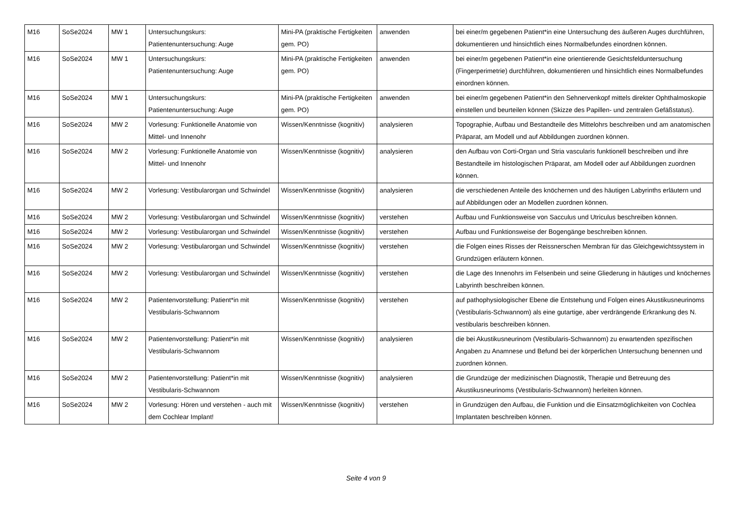| M16 | SoSe2024 | MW 1 | Untersuchungskurs: Patientenuntersuchung: Auge | Mini-PA (praktische Fertigkeiten gem. PO) | anwenden | bei einer/m gegebenen Patient*in eine Untersuchung des äußeren Auges durchführen, dokumentieren und hinsichtlich eines Normalbefundes einordnen können. |
| M16 | SoSe2024 | MW 1 | Untersuchungskurs: Patientenuntersuchung: Auge | Mini-PA (praktische Fertigkeiten gem. PO) | anwenden | bei einer/m gegebenen Patient*in eine orientierende Gesichtsfelduntersuchung (Fingerperimetrie) durchführen, dokumentieren und hinsichtlich eines Normalbefundes einordnen können. |
| M16 | SoSe2024 | MW 1 | Untersuchungskurs: Patientenuntersuchung: Auge | Mini-PA (praktische Fertigkeiten gem. PO) | anwenden | bei einer/m gegebenen Patient*in den Sehnervenkopf mittels direkter Ophthalmoskopie einstellen und beurteilen können (Skizze des Papillen- und zentralen Gefäßstatus). |
| M16 | SoSe2024 | MW 2 | Vorlesung: Funktionelle Anatomie von Mittel- und Innenohr | Wissen/Kenntnisse (kognitiv) | analysieren | Topographie, Aufbau und Bestandteile des Mittelohrs beschreiben und am anatomischen Präparat, am Modell und auf Abbildungen zuordnen können. |
| M16 | SoSe2024 | MW 2 | Vorlesung: Funktionelle Anatomie von Mittel- und Innenohr | Wissen/Kenntnisse (kognitiv) | analysieren | den Aufbau von Corti-Organ und Stria vascularis funktionell beschreiben und ihre Bestandteile im histologischen Präparat, am Modell oder auf Abbildungen zuordnen können. |
| M16 | SoSe2024 | MW 2 | Vorlesung: Vestibularorgan und Schwindel | Wissen/Kenntnisse (kognitiv) | analysieren | die verschiedenen Anteile des knöchernen und des häutigen Labyrinths erläutern und auf Abbildungen oder an Modellen zuordnen können. |
| M16 | SoSe2024 | MW 2 | Vorlesung: Vestibularorgan und Schwindel | Wissen/Kenntnisse (kognitiv) | verstehen | Aufbau und Funktionsweise von Sacculus und Utriculus beschreiben können. |
| M16 | SoSe2024 | MW 2 | Vorlesung: Vestibularorgan und Schwindel | Wissen/Kenntnisse (kognitiv) | verstehen | Aufbau und Funktionsweise der Bogengänge beschreiben können. |
| M16 | SoSe2024 | MW 2 | Vorlesung: Vestibularorgan und Schwindel | Wissen/Kenntnisse (kognitiv) | verstehen | die Folgen eines Risses der Reissnerschen Membran für das Gleichgewichtssystem in Grundzügen erläutern können. |
| M16 | SoSe2024 | MW 2 | Vorlesung: Vestibularorgan und Schwindel | Wissen/Kenntnisse (kognitiv) | verstehen | die Lage des Innenohrs im Felsenbein und seine Gliederung in häutiges und knöchernes Labyrinth beschreiben können. |
| M16 | SoSe2024 | MW 2 | Patientenvorstellung: Patient*in mit Vestibularis-Schwannom | Wissen/Kenntnisse (kognitiv) | verstehen | auf pathophysiologischer Ebene die Entstehung und Folgen eines Akustikusneurinoms (Vestibularis-Schwannom) als eine gutartige, aber verdrängende Erkrankung des N. vestibularis beschreiben können. |
| M16 | SoSe2024 | MW 2 | Patientenvorstellung: Patient*in mit Vestibularis-Schwannom | Wissen/Kenntnisse (kognitiv) | analysieren | die bei Akustikusneurinom (Vestibularis-Schwannom) zu erwartenden spezifischen Angaben zu Anamnese und Befund bei der körperlichen Untersuchung benennen und zuordnen können. |
| M16 | SoSe2024 | MW 2 | Patientenvorstellung: Patient*in mit Vestibularis-Schwannom | Wissen/Kenntnisse (kognitiv) | analysieren | die Grundzüge der medizinischen Diagnostik, Therapie und Betreuung des Akustikusneurinoms (Vestibularis-Schwannom) herleiten können. |
| M16 | SoSe2024 | MW 2 | Vorlesung: Hören und verstehen - auch mit dem Cochlear Implant! | Wissen/Kenntnisse (kognitiv) | verstehen | in Grundzügen den Aufbau, die Funktion und die Einsatzmöglichkeiten von Cochlea Implantaten beschreiben können. |
Seite 4 von 9